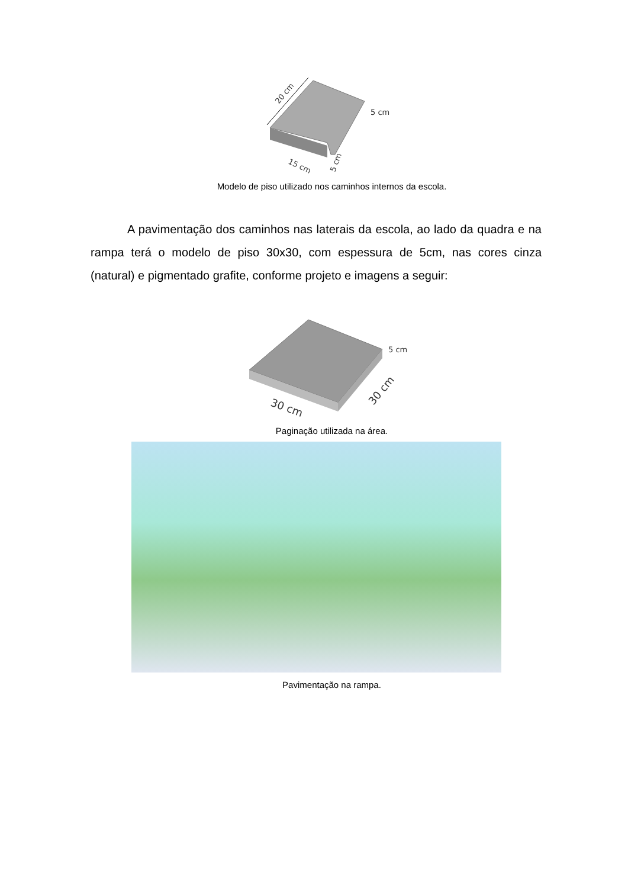20 cm
5 cm
15 cm
5 cm
Modelo de piso utilizado nos caminhos internos da escola.
A pavimentação dos caminhos nas laterais da escola, ao lado da quadra e na rampa terá o modelo de piso 30x30, com espessura de 5cm, nas cores cinza (natural) e pigmentado grafite, conforme projeto e imagens a seguir:
5 cm
30 cm
30 cm
Paginação utilizada na área.
Pavimentação na rampa.